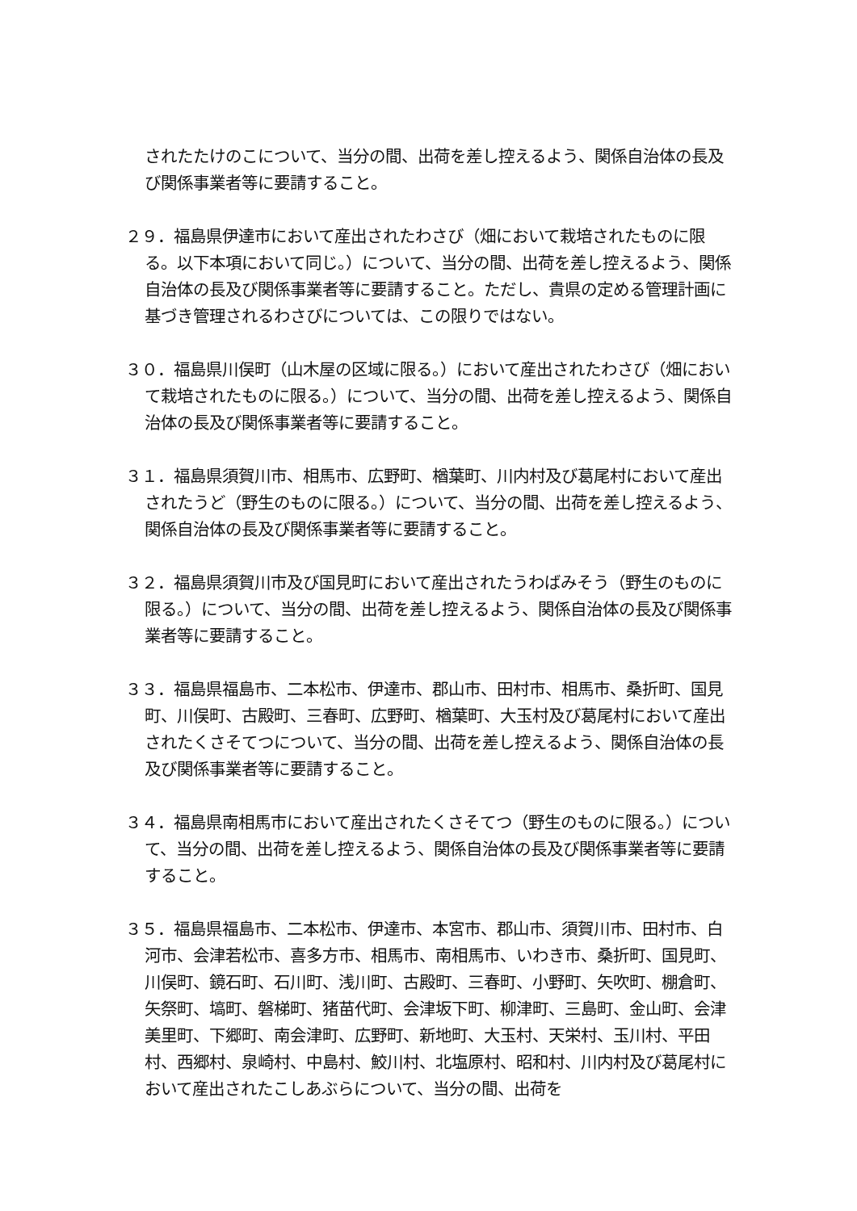されたたけのこについて、当分の間、出荷を差し控えるよう、関係自治体の長及び関係事業者等に要請すること。
２９．福島県伊達市において産出されたわさび（畑において栽培されたものに限る。以下本項において同じ。）について、当分の間、出荷を差し控えるよう、関係自治体の長及び関係事業者等に要請すること。ただし、貴県の定める管理計画に基づき管理されるわさびについては、この限りではない。
３０．福島県川俣町（山木屋の区域に限る。）において産出されたわさび（畑において栽培されたものに限る。）について、当分の間、出荷を差し控えるよう、関係自治体の長及び関係事業者等に要請すること。
３１．福島県須賀川市、相馬市、広野町、楢葉町、川内村及び葛尾村において産出されたうど（野生のものに限る。）について、当分の間、出荷を差し控えるよう、関係自治体の長及び関係事業者等に要請すること。
３２．福島県須賀川市及び国見町において産出されたうわばみそう（野生のものに限る。）について、当分の間、出荷を差し控えるよう、関係自治体の長及び関係事業者等に要請すること。
３３．福島県福島市、二本松市、伊達市、郡山市、田村市、相馬市、桑折町、国見町、川俣町、古殿町、三春町、広野町、楢葉町、大玉村及び葛尾村において産出されたくさそてつについて、当分の間、出荷を差し控えるよう、関係自治体の長及び関係事業者等に要請すること。
３４．福島県南相馬市において産出されたくさそてつ（野生のものに限る。）について、当分の間、出荷を差し控えるよう、関係自治体の長及び関係事業者等に要請すること。
３５．福島県福島市、二本松市、伊達市、本宮市、郡山市、須賀川市、田村市、白河市、会津若松市、喜多方市、相馬市、南相馬市、いわき市、桑折町、国見町、川俣町、鏡石町、石川町、浅川町、古殿町、三春町、小野町、矢吹町、棚倉町、矢祭町、塙町、磐梯町、猪苗代町、会津坂下町、柳津町、三島町、金山町、会津美里町、下郷町、南会津町、広野町、新地町、大玉村、天栄村、玉川村、平田村、西郷村、泉崎村、中島村、鮫川村、北塩原村、昭和村、川内村及び葛尾村において産出されたこしあぶらについて、当分の間、出荷を